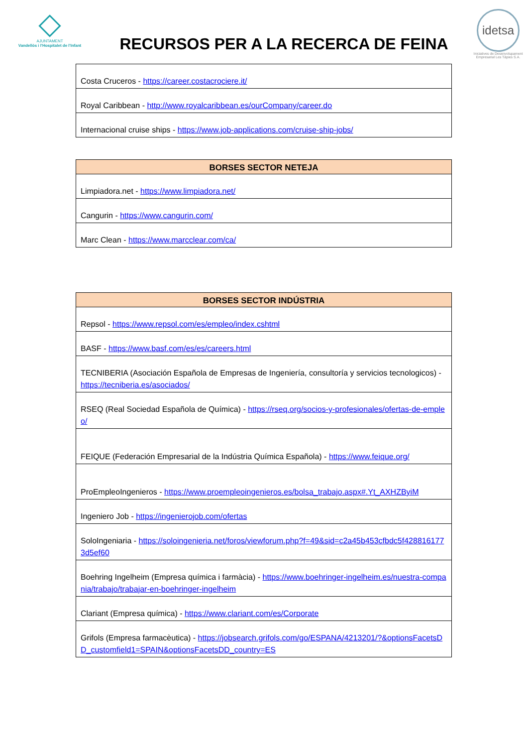AJUNTAMENT
Vandellòs i l'Hospitalet de l'Infant
RECURSOS PER A LA RECERCA DE FEINA
idetsa
Iniciatives de Desenvolupament Empresarial Les Tàpies S.A.
| Costa Cruceros - https://career.costacrociere.it/ |
| Royal Caribbean - http://www.royalcaribbean.es/ourCompany/career.do |
| Internacional cruise ships - https://www.job-applications.com/cruise-ship-jobs/ |
| BORSES SECTOR NETEJA |
| --- |
| Limpiadora.net - https://www.limpiadora.net/ |
| Cangurin - https://www.cangurin.com/ |
| Marc Clean - https://www.marcclear.com/ca/ |
| BORSES SECTOR INDÚSTRIA |
| --- |
| Repsol - https://www.repsol.com/es/empleo/index.cshtml |
| BASF - https://www.basf.com/es/es/careers.html |
| TECNIBERIA (Asociación Española de Empresas de Ingeniería, consultoría y servicios tecnologicos) - https://tecniberia.es/asociados/ |
| RSEQ (Real Sociedad Española de Química) - https://rseq.org/socios-y-profesionales/ofertas-de-empleo/ |
| FEIQUE (Federación Empresarial de la Indústria Química Española) - https://www.feique.org/ |
| ProEmpleoIngenieros - https://www.proempleoingenieros.es/bolsa_trabajo.aspx#.Yt_AXHZByiM |
| Ingeniero Job - https://ingenierojob.com/ofertas |
| SoloIngeniaria - https://soloingenieria.net/foros/viewforum.php?f=49&sid=c2a45b453cfbdc5f4288161773d5ef60 |
| Boehring Ingelheim (Empresa química i farmàcia) - https://www.boehringer-ingelheim.es/nuestra-compania/trabajo/trabajar-en-boehringer-ingelheim |
| Clariant (Empresa química) - https://www.clariant.com/es/Corporate |
| Grifols (Empresa farmacèutica) - https://jobsearch.grifols.com/go/ESPANA/4213201/?&optionsFacetsDD_customfield1=SPAIN&optionsFacetsDD_country=ES |